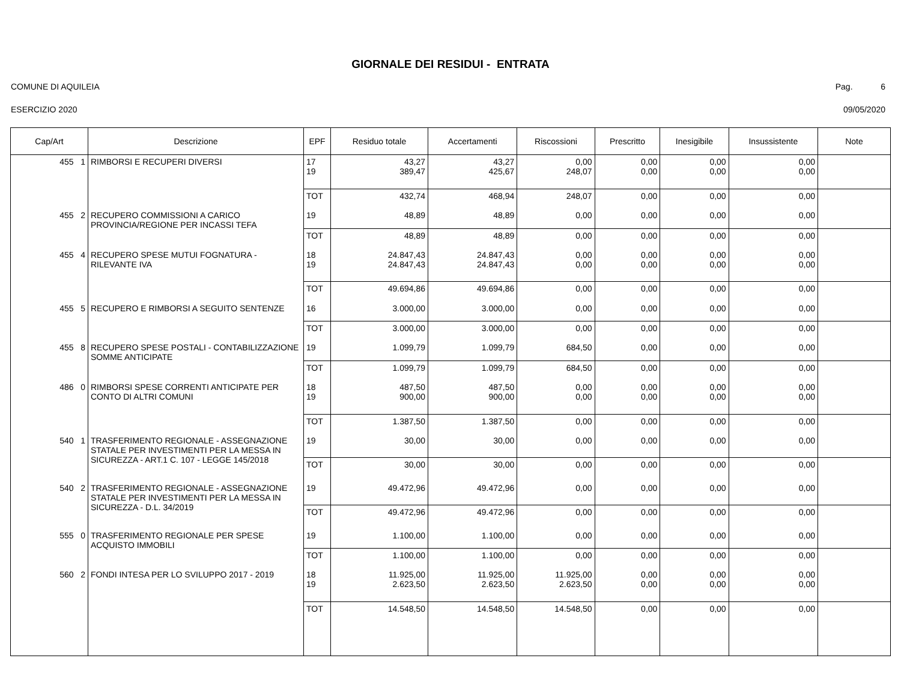GIORNALE DEI RESIDUI - ENTRATA
COMUNE DI AQUILEIA Pag. 6
ESERCIZIO 2020 09/05/2020
| Cap/Art | Descrizione | EPF | Residuo totale | Accertamenti | Riscossioni | Prescritto | Inesigibile | Insussistente | Note |
| --- | --- | --- | --- | --- | --- | --- | --- | --- | --- |
| 455 1 | RIMBORSI E RECUPERI DIVERSI | 17 19 | 43,27 389,47 | 43,27 425,67 | 0,00 248,07 | 0,00 0,00 | 0,00 0,00 | 0,00 0,00 | |
| | | TOT | 432,74 | 468,94 | 248,07 | 0,00 | 0,00 | 0,00 | |
| 455 2 | RECUPERO COMMISSIONI A CARICO PROVINCIA/REGIONE PER INCASSI TEFA | 19 | 48,89 | 48,89 | 0,00 | 0,00 | 0,00 | 0,00 | |
| | | TOT | 48,89 | 48,89 | 0,00 | 0,00 | 0,00 | 0,00 | |
| 455 4 | RECUPERO SPESE MUTUI FOGNATURA - RILEVANTE IVA | 18 19 | 24.847,43 24.847,43 | 24.847,43 24.847,43 | 0,00 0,00 | 0,00 0,00 | 0,00 0,00 | 0,00 0,00 | |
| | | TOT | 49.694,86 | 49.694,86 | 0,00 | 0,00 | 0,00 | 0,00 | |
| 455 5 | RECUPERO E RIMBORSI A SEGUITO SENTENZE | 16 | 3.000,00 | 3.000,00 | 0,00 | 0,00 | 0,00 | 0,00 | |
| | | TOT | 3.000,00 | 3.000,00 | 0,00 | 0,00 | 0,00 | 0,00 | |
| 455 8 | RECUPERO SPESE POSTALI - CONTABILIZZAZIONE SOMME ANTICIPATE | 19 | 1.099,79 | 1.099,79 | 684,50 | 0,00 | 0,00 | 0,00 | |
| | | TOT | 1.099,79 | 1.099,79 | 684,50 | 0,00 | 0,00 | 0,00 | |
| 486 0 | RIMBORSI SPESE CORRENTI ANTICIPATE PER CONTO DI ALTRI COMUNI | 18 19 | 487,50 900,00 | 487,50 900,00 | 0,00 0,00 | 0,00 0,00 | 0,00 0,00 | 0,00 0,00 | |
| | | TOT | 1.387,50 | 1.387,50 | 0,00 | 0,00 | 0,00 | 0,00 | |
| 540 1 | TRASFERIMENTO REGIONALE - ASSEGNAZIONE STATALE PER INVESTIMENTI PER LA MESSA IN SICUREZZA - ART.1 C. 107 - LEGGE 145/2018 | 19 | 30,00 | 30,00 | 0,00 | 0,00 | 0,00 | 0,00 | |
| | | TOT | 30,00 | 30,00 | 0,00 | 0,00 | 0,00 | 0,00 | |
| 540 2 | TRASFERIMENTO REGIONALE - ASSEGNAZIONE STATALE PER INVESTIMENTI PER LA MESSA IN SICUREZZA - D.L. 34/2019 | 19 | 49.472,96 | 49.472,96 | 0,00 | 0,00 | 0,00 | 0,00 | |
| | | TOT | 49.472,96 | 49.472,96 | 0,00 | 0,00 | 0,00 | 0,00 | |
| 555 0 | TRASFERIMENTO REGIONALE PER SPESE ACQUISTO IMMOBILI | 19 | 1.100,00 | 1.100,00 | 0,00 | 0,00 | 0,00 | 0,00 | |
| | | TOT | 1.100,00 | 1.100,00 | 0,00 | 0,00 | 0,00 | 0,00 | |
| 560 2 | FONDI INTESA PER LO SVILUPPO 2017 - 2019 | 18 19 | 11.925,00 2.623,50 | 11.925,00 2.623,50 | 11.925,00 2.623,50 | 0,00 0,00 | 0,00 0,00 | 0,00 0,00 | |
| | | TOT | 14.548,50 | 14.548,50 | 14.548,50 | 0,00 | 0,00 | 0,00 | |